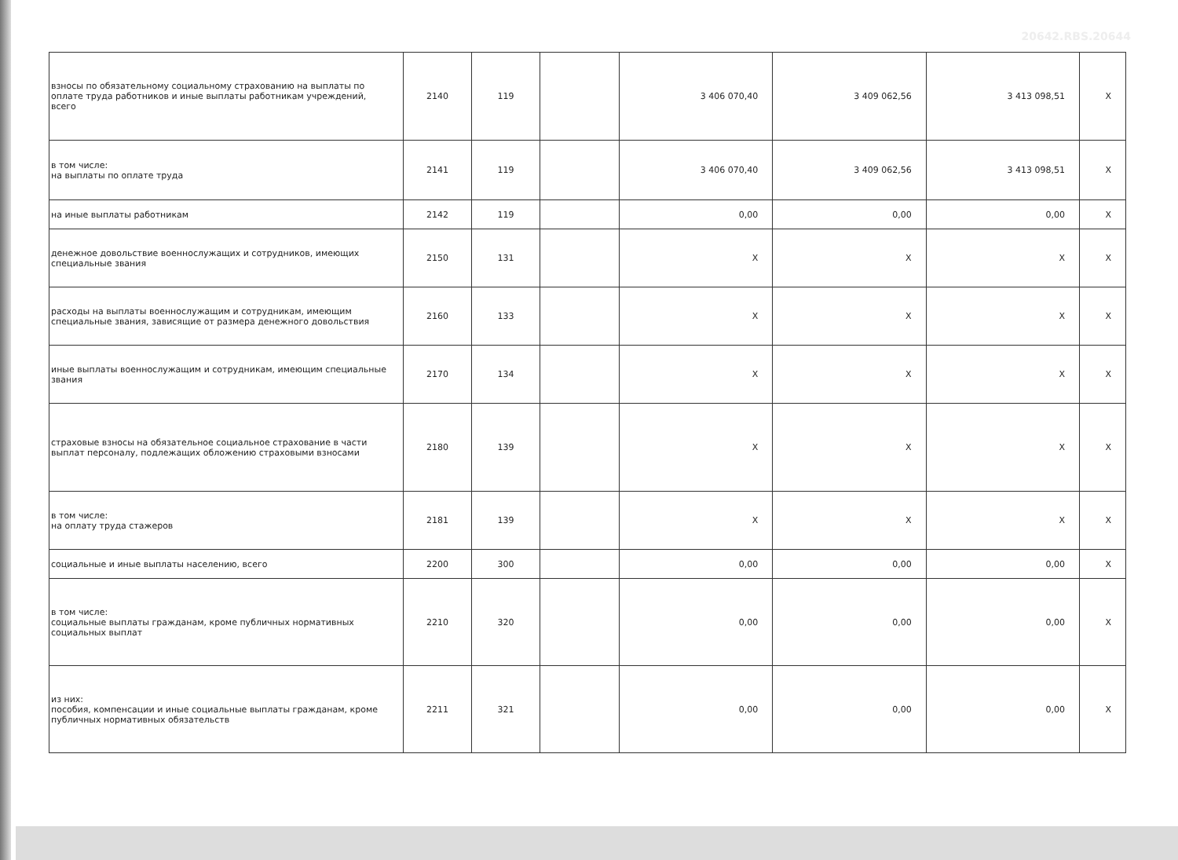20642.RBS.20644
| взносы по обязательному социальному страхованию на выплаты по оплате труда работников и иные выплаты работникам учреждений, всего | 2140 | 119 | | 3 406 070,40 | 3 409 062,56 | 3 413 098,51 | X |
| в том числе: на выплаты по оплате труда | 2141 | 119 | | 3 406 070,40 | 3 409 062,56 | 3 413 098,51 | X |
| на иные выплаты работникам | 2142 | 119 | | 0,00 | 0,00 | 0,00 | X |
| денежное довольствие военнослужащих и сотрудников, имеющих специальные звания | 2150 | 131 | | X | X | X | X |
| расходы на выплаты военнослужащим и сотрудникам, имеющим специальные звания, зависящие от размера денежного довольствия | 2160 | 133 | | X | X | X | X |
| иные выплаты военнослужащим и сотрудникам, имеющим специальные звания | 2170 | 134 | | X | X | X | X |
| страховые взносы на обязательное социальное страхование в части выплат персоналу, подлежащих обложению страховыми взносами | 2180 | 139 | | X | X | X | X |
| в том числе: на оплату труда стажеров | 2181 | 139 | | X | X | X | X |
| социальные и иные выплаты населению, всего | 2200 | 300 | | 0,00 | 0,00 | 0,00 | X |
| в том числе: социальные выплаты гражданам, кроме публичных нормативных социальных выплат | 2210 | 320 | | 0,00 | 0,00 | 0,00 | X |
| из них: пособия, компенсации и иные социальные выплаты гражданам, кроме публичных нормативных обязательств | 2211 | 321 | | 0,00 | 0,00 | 0,00 | X |